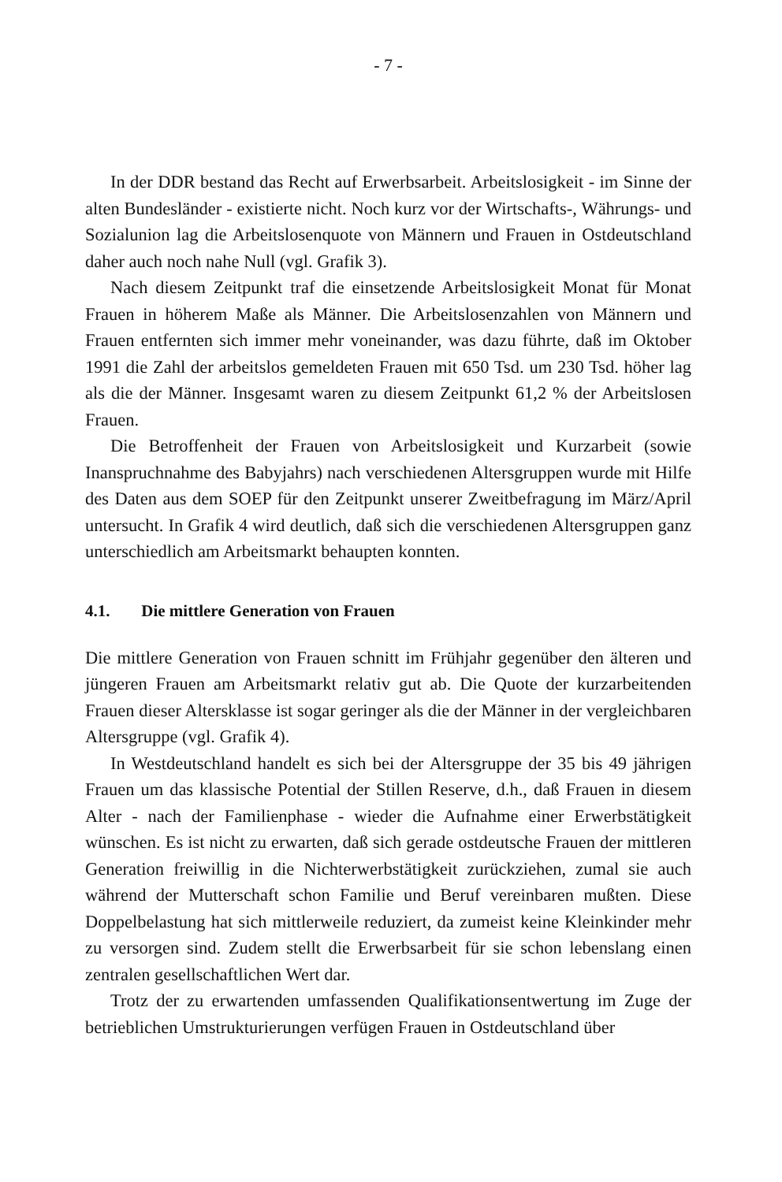- 7 -
In der DDR bestand das Recht auf Erwerbsarbeit. Arbeitslosigkeit - im Sinne der alten Bundesländer - existierte nicht. Noch kurz vor der Wirtschafts-, Währungs- und Sozialunion lag die Arbeitslosenquote von Männern und Frauen in Ostdeutschland daher auch noch nahe Null (vgl. Grafik 3).
Nach diesem Zeitpunkt traf die einsetzende Arbeitslosigkeit Monat für Monat Frauen in höherem Maße als Männer. Die Arbeitslosenzahlen von Männern und Frauen entfernten sich immer mehr voneinander, was dazu führte, daß im Oktober 1991 die Zahl der arbeitslos gemeldeten Frauen mit 650 Tsd. um 230 Tsd. höher lag als die der Männer. Insgesamt waren zu diesem Zeitpunkt 61,2 % der Arbeitslosen Frauen.
Die Betroffenheit der Frauen von Arbeitslosigkeit und Kurzarbeit (sowie Inanspruchnahme des Babyjahrs) nach verschiedenen Altersgruppen wurde mit Hilfe des Daten aus dem SOEP für den Zeitpunkt unserer Zweitbefragung im März/April untersucht. In Grafik 4 wird deutlich, daß sich die verschiedenen Altersgruppen ganz unterschiedlich am Arbeitsmarkt behaupten konnten.
4.1. Die mittlere Generation von Frauen
Die mittlere Generation von Frauen schnitt im Frühjahr gegenüber den älteren und jüngeren Frauen am Arbeitsmarkt relativ gut ab. Die Quote der kurzarbeitenden Frauen dieser Altersklasse ist sogar geringer als die der Männer in der vergleichbaren Altersgruppe (vgl. Grafik 4).
In Westdeutschland handelt es sich bei der Altersgruppe der 35 bis 49 jährigen Frauen um das klassische Potential der Stillen Reserve, d.h., daß Frauen in diesem Alter - nach der Familienphase - wieder die Aufnahme einer Erwerbstätigkeit wünschen. Es ist nicht zu erwarten, daß sich gerade ostdeutsche Frauen der mittleren Generation freiwillig in die Nichterwerbstätigkeit zurückziehen, zumal sie auch während der Mutterschaft schon Familie und Beruf vereinbaren mußten. Diese Doppelbelastung hat sich mittlerweile reduziert, da zumeist keine Kleinkinder mehr zu versorgen sind. Zudem stellt die Erwerbsarbeit für sie schon lebenslang einen zentralen gesellschaftlichen Wert dar.
Trotz der zu erwartenden umfassenden Qualifikationsentwertung im Zuge der betrieblichen Umstrukturierungen verfügen Frauen in Ostdeutschland über